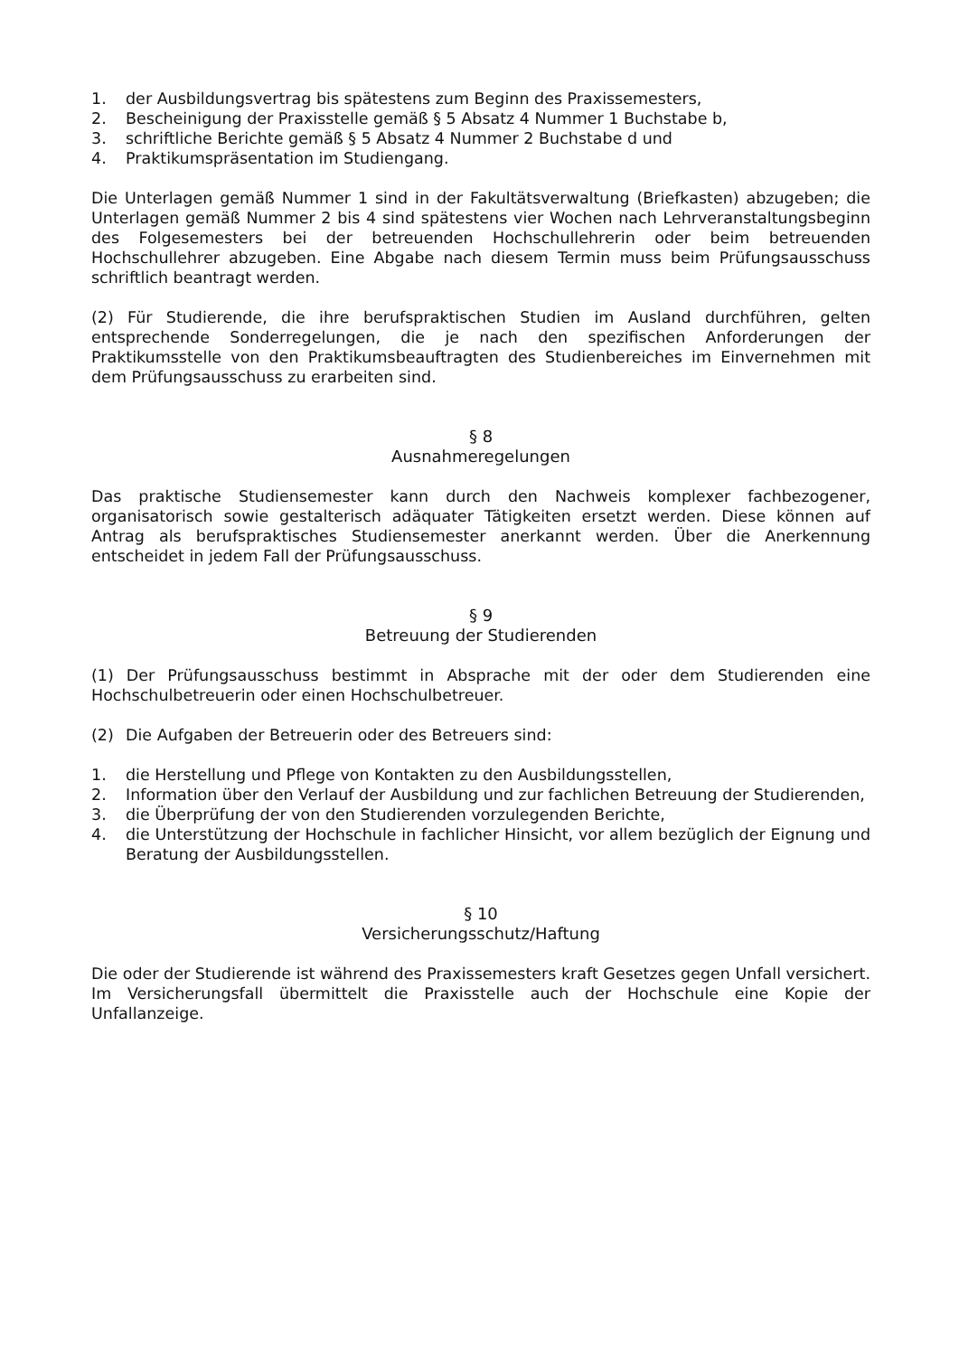1. der Ausbildungsvertrag bis spätestens zum Beginn des Praxissemesters,
2. Bescheinigung der Praxisstelle gemäß § 5 Absatz 4 Nummer 1 Buchstabe b,
3. schriftliche Berichte gemäß § 5 Absatz 4 Nummer 2 Buchstabe d und
4. Praktikumspräsentation im Studiengang.
Die Unterlagen gemäß Nummer 1 sind in der Fakultätsverwaltung (Briefkasten) abzugeben; die Unterlagen gemäß Nummer 2 bis 4 sind spätestens vier Wochen nach Lehrveranstaltungsbeginn des Folgesemesters bei der betreuenden Hochschullehrerin oder beim betreuenden Hochschullehrer abzugeben. Eine Abgabe nach diesem Termin muss beim Prüfungsausschuss schriftlich beantragt werden.
(2) Für Studierende, die ihre berufspraktischen Studien im Ausland durchführen, gelten entsprechende Sonderregelungen, die je nach den spezifischen Anforderungen der Praktikumsstelle von den Praktikumsbeauftragten des Studienbereiches im Einvernehmen mit dem Prüfungsausschuss zu erarbeiten sind.
§ 8
Ausnahmeregelungen
Das praktische Studiensemester kann durch den Nachweis komplexer fachbezogener, organisatorisch sowie gestalterisch adäquater Tätigkeiten ersetzt werden. Diese können auf Antrag als berufspraktisches Studiensemester anerkannt werden. Über die Anerkennung entscheidet in jedem Fall der Prüfungsausschuss.
§ 9
Betreuung der Studierenden
(1) Der Prüfungsausschuss bestimmt in Absprache mit der oder dem Studierenden eine Hochschulbetreuerin oder einen Hochschulbetreuer.
(2) Die Aufgaben der Betreuerin oder des Betreuers sind:
1. die Herstellung und Pflege von Kontakten zu den Ausbildungsstellen,
2. Information über den Verlauf der Ausbildung und zur fachlichen Betreuung der Studierenden,
3. die Überprüfung der von den Studierenden vorzulegenden Berichte,
4. die Unterstützung der Hochschule in fachlicher Hinsicht, vor allem bezüglich der Eignung und Beratung der Ausbildungsstellen.
§ 10
Versicherungsschutz/Haftung
Die oder der Studierende ist während des Praxissemesters kraft Gesetzes gegen Unfall versichert. Im Versicherungsfall übermittelt die Praxisstelle auch der Hochschule eine Kopie der Unfallanzeige.